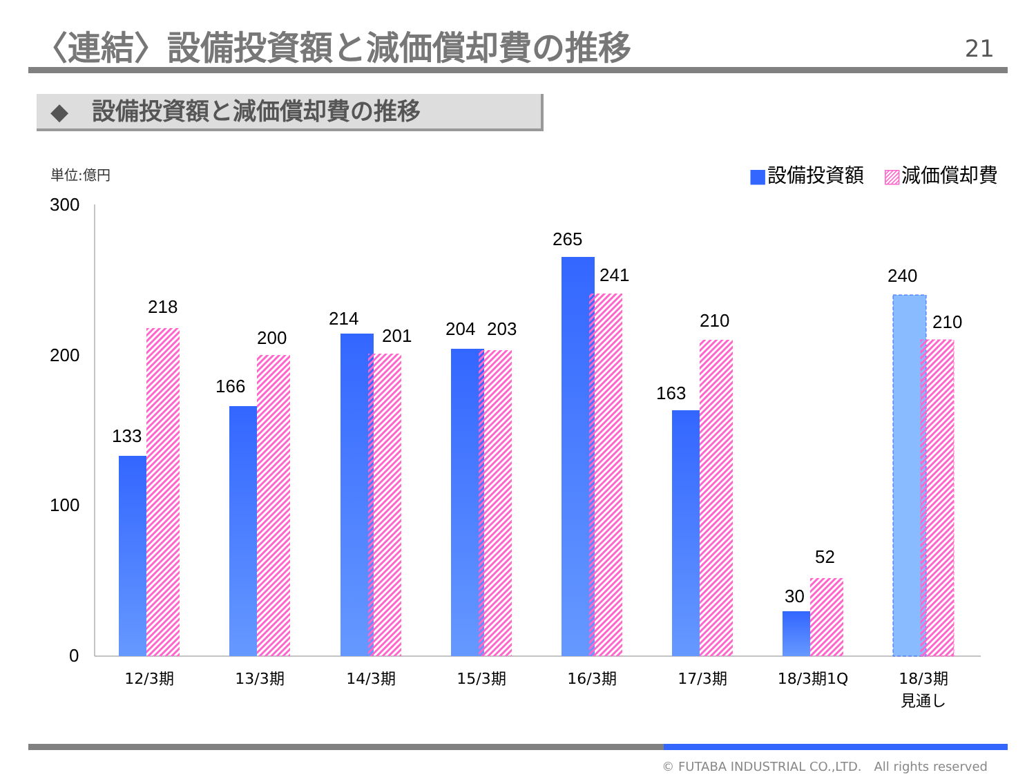〈連結〉設備投資額と減価償却費の推移 21
◆　設備投資額と減価償却費の推移
単位:億円 ■設備投資額　▨減価償却費
300
200
100
0
133
218
166
200
214
201
204
203
265
241
163
210
30
52
240
210
12/3期
13/3期
14/3期
15/3期
16/3期
17/3期
18/3期1Q
18/3期
見通し
© FUTABA INDUSTRIAL CO.,LTD.　All rights reserved